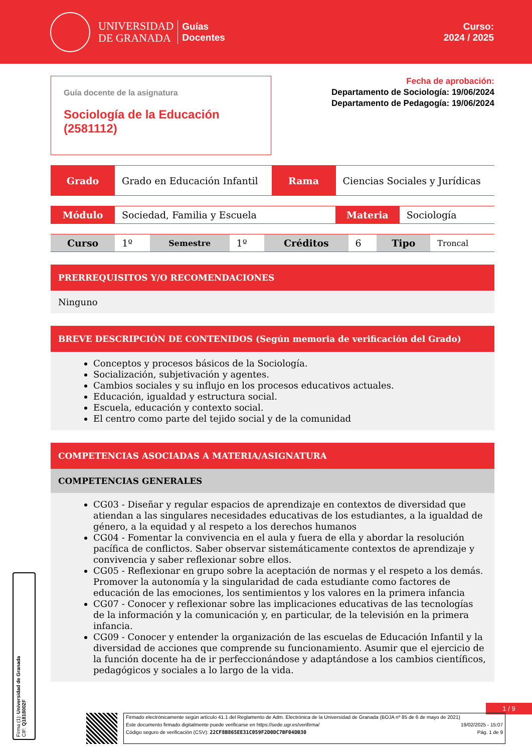UNIVERSIDAD
DE GRANADA
Guías
Docentes
Curso:
2024 / 2025
Guía docente de la asignatura
Sociología de la Educación
(2581112)
Fecha de aprobación:
Departamento de Sociología: 19/06/2024
Departamento de Pedagogía: 19/06/2024
| Grado | Grado en Educación Infantil | Rama | Ciencias Sociales y Jurídicas |
| Módulo | Sociedad, Familia y Escuela | Materia | Sociología |
| Curso | 1º | Semestre | 1º | Créditos | 6 | Tipo | Troncal |
PRERREQUISITOS Y/O RECOMENDACIONES
Ninguno
BREVE DESCRIPCIÓN DE CONTENIDOS (Según memoria de verificación del Grado)
Conceptos y procesos básicos de la Sociología.
Socialización, subjetivación y agentes.
Cambios sociales y su influjo en los procesos educativos actuales.
Educación, igualdad y estructura social.
Escuela, educación y contexto social.
El centro como parte del tejido social y de la comunidad
COMPETENCIAS ASOCIADAS A MATERIA/ASIGNATURA
COMPETENCIAS GENERALES
CG03 - Diseñar y regular espacios de aprendizaje en contextos de diversidad que atiendan a las singulares necesidades educativas de los estudiantes, a la igualdad de género, a la equidad y al respeto a los derechos humanos
CG04 - Fomentar la convivencia en el aula y fuera de ella y abordar la resolución pacífica de conflictos. Saber observar sistemáticamente contextos de aprendizaje y convivencia y saber reflexionar sobre ellos.
CG05 - Reflexionar en grupo sobre la aceptación de normas y el respeto a los demás. Promover la autonomía y la singularidad de cada estudiante como factores de educación de las emociones, los sentimientos y los valores en la primera infancia
CG07 - Conocer y reflexionar sobre las implicaciones educativas de las tecnologías de la información y la comunicación y, en particular, de la televisión en la primera infancia.
CG09 - Conocer y entender la organización de las escuelas de Educación Infantil y la diversidad de acciones que comprende su funcionamiento. Asumir que el ejercicio de la función docente ha de ir perfeccionándose y adaptándose a los cambios científicos, pedagógicos y sociales a lo largo de la vida.
Firma (1): Universidad de Granada
CIF: Q1818002F
1 / 9
Firmado electrónicamente según artículo 41.1 del Reglamento de Adm. Electrónica de la Universidad de Granada (BOJA nº 85 de 6 de mayo de 2021)
Este documento firmado digitalmente puede verificarse en https://sede.ugr.es/verifirma/ 19/02/2025 - 15:07
Código seguro de verificación (CSV): 22CF8B865EE31C059F2D0DC7BF04DB30 Pág. 1 de 9